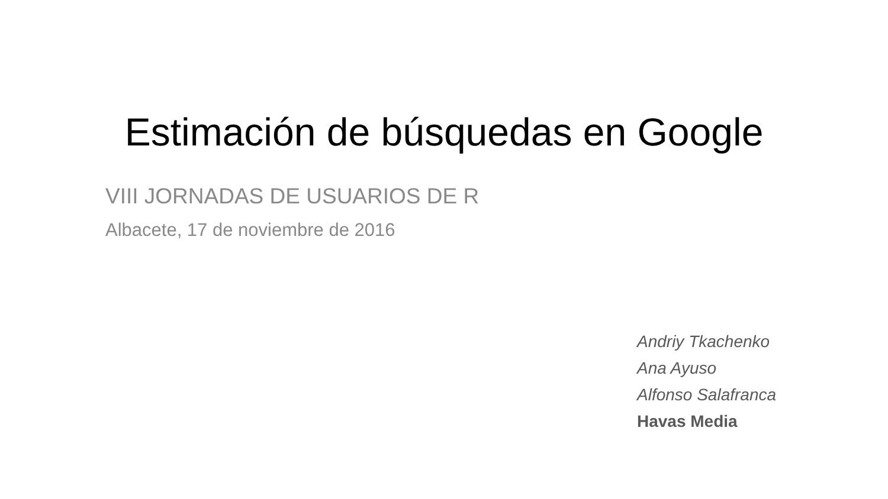Estimación de búsquedas en Google
VIII JORNADAS DE USUARIOS DE R
Albacete, 17 de noviembre de 2016
Andriy Tkachenko
Ana Ayuso
Alfonso Salafranca
Havas Media